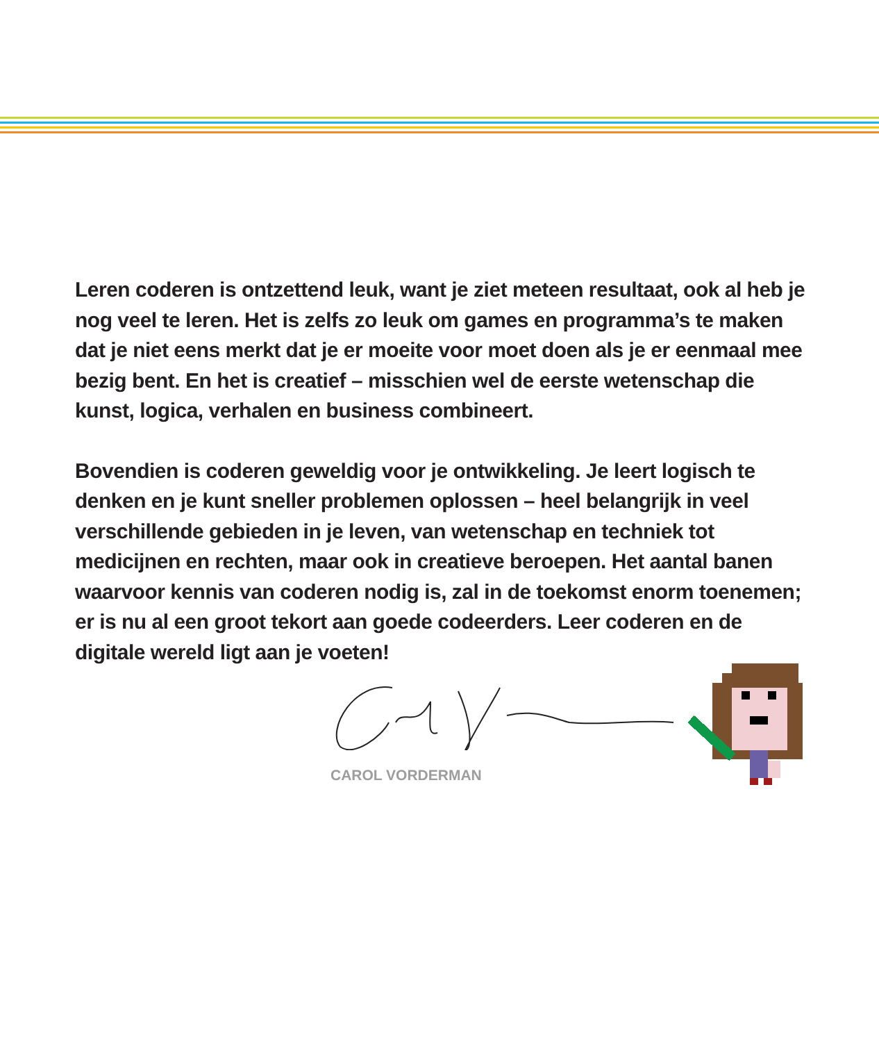Leren coderen is ontzettend leuk, want je ziet meteen resultaat, ook al heb je nog veel te leren. Het is zelfs zo leuk om games en programma’s te maken dat je niet eens merkt dat je er moeite voor moet doen als je er eenmaal mee bezig bent. En het is creatief – misschien wel de eerste wetenschap die kunst, logica, verhalen en business combineert.
Bovendien is coderen geweldig voor je ontwikkeling. Je leert logisch te denken en je kunt sneller problemen oplossen – heel belangrijk in veel verschillende gebieden in je leven, van wetenschap en techniek tot medicijnen en rechten, maar ook in creatieve beroepen. Het aantal banen waarvoor kennis van coderen nodig is, zal in de toekomst enorm toenemen; er is nu al een groot tekort aan goede codeerders. Leer coderen en de digitale wereld ligt aan je voeten!
CAROL VORDERMAN